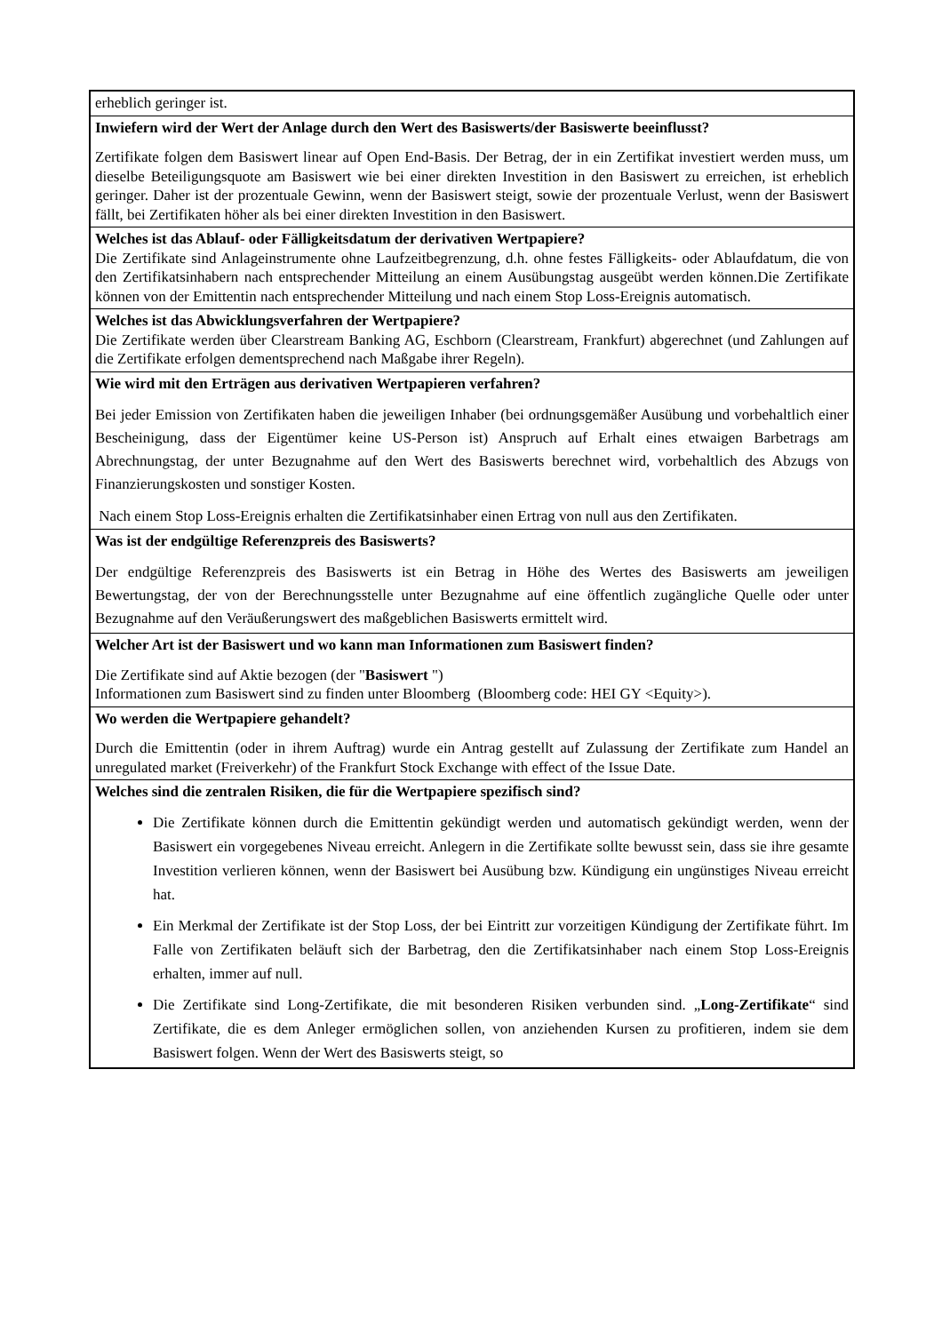| erheblich geringer ist. |
| Inwiefern wird der Wert der Anlage durch den Wert des Basiswerts/der Basiswerte beeinflusst? Zertifikate folgen dem Basiswert linear auf Open End-Basis. Der Betrag, der in ein Zertifikat investiert werden muss, um dieselbe Beteiligungsquote am Basiswert wie bei einer direkten Investition in den Basiswert zu erreichen, ist erheblich geringer. Daher ist der prozentuale Gewinn, wenn der Basiswert steigt, sowie der prozentuale Verlust, wenn der Basiswert fällt, bei Zertifikaten höher als bei einer direkten Investition in den Basiswert. |
| Welches ist das Ablauf- oder Fälligkeitsdatum der derivativen Wertpapiere? Die Zertifikate sind Anlageinstrumente ohne Laufzeitbegrenzung, d.h. ohne festes Fälligkeits- oder Ablaufdatum, die von den Zertifikatsinhabern nach entsprechender Mitteilung an einem Ausübungstag ausgeübt werden können.Die Zertifikate können von der Emittentin nach entsprechender Mitteilung und nach einem Stop Loss-Ereignis automatisch. |
| Welches ist das Abwicklungsverfahren der Wertpapiere? Die Zertifikate werden über Clearstream Banking AG, Eschborn (Clearstream, Frankfurt) abgerechnet (und Zahlungen auf die Zertifikate erfolgen dementsprechend nach Maßgabe ihrer Regeln). |
| Wie wird mit den Erträgen aus derivativen Wertpapieren verfahren? Bei jeder Emission von Zertifikaten haben die jeweiligen Inhaber (bei ordnungsgemäßer Ausübung und vorbehaltlich einer Bescheinigung, dass der Eigentümer keine US-Person ist) Anspruch auf Erhalt eines etwaigen Barbetrags am Abrechnungstag, der unter Bezugnahme auf den Wert des Basiswerts berechnet wird, vorbehaltlich des Abzugs von Finanzierungskosten und sonstiger Kosten. Nach einem Stop Loss-Ereignis erhalten die Zertifikatsinhaber einen Ertrag von null aus den Zertifikaten. |
| Was ist der endgültige Referenzpreis des Basiswerts? Der endgültige Referenzpreis des Basiswerts ist ein Betrag in Höhe des Wertes des Basiswerts am jeweiligen Bewertungstag, der von der Berechnungsstelle unter Bezugnahme auf eine öffentlich zugängliche Quelle oder unter Bezugnahme auf den Veräußerungswert des maßgeblichen Basiswerts ermittelt wird. |
| Welcher Art ist der Basiswert und wo kann man Informationen zum Basiswert finden? Die Zertifikate sind auf Aktie bezogen (der " Basiswert ") Informationen zum Basiswert sind zu finden unter Bloomberg (Bloomberg code: HEI GY <Equity>). |
| Wo werden die Wertpapiere gehandelt? Durch die Emittentin (oder in ihrem Auftrag) wurde ein Antrag gestellt auf Zulassung der Zertifikate zum Handel an unregulated market (Freiverkehr) of the Frankfurt Stock Exchange with effect of the Issue Date. |
| Welches sind die zentralen Risiken, die für die Wertpapiere spezifisch sind? Die Zertifikate können durch die Emittentin gekündigt werden und automatisch gekündigt werden, wenn der Basiswert ein vorgegebenes Niveau erreicht. Anlegern in die Zertifikate sollte bewusst sein, dass sie ihre gesamte Investition verlieren können, wenn der Basiswert bei Ausübung bzw. Kündigung ein ungünstiges Niveau erreicht hat. Ein Merkmal der Zertifikate ist der Stop Loss, der bei Eintritt zur vorzeitigen Kündigung der Zertifikate führt. Im Falle von Zertifikaten beläuft sich der Barbetrag, den die Zertifikatsinhaber nach einem Stop Loss-Ereignis erhalten, immer auf null. Die Zertifikate sind Long-Zertifikate, die mit besonderen Risiken verbunden sind. „ Long-Zertifikate “ sind Zertifikate, die es dem Anleger ermöglichen sollen, von anziehenden Kursen zu profitieren, indem sie dem Basiswert folgen. Wenn der Wert des Basiswerts steigt, so |